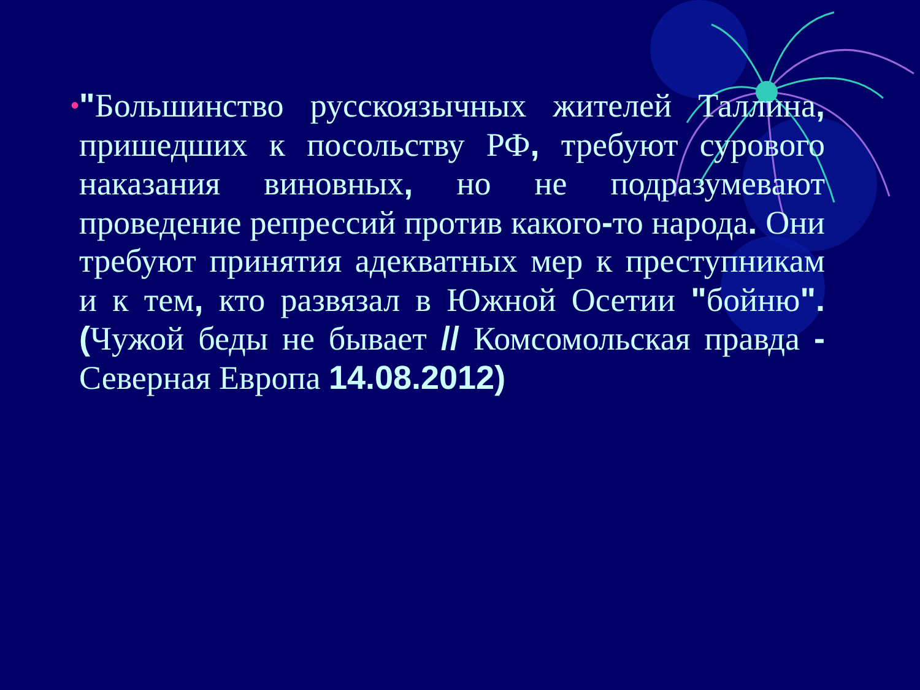•
"Большинство русскоязычных жителей Таллина, пришедших к посольству РФ, требуют сурового наказания виновных, но не подразумевают проведение репрессий против какого-то народа. Они требуют принятия адекватных мер к преступникам и к тем, кто развязал в Южной Осетии "бойню". (Чужой беды не бывает // Комсомольская правда - Северная Европа 14.08.2012)